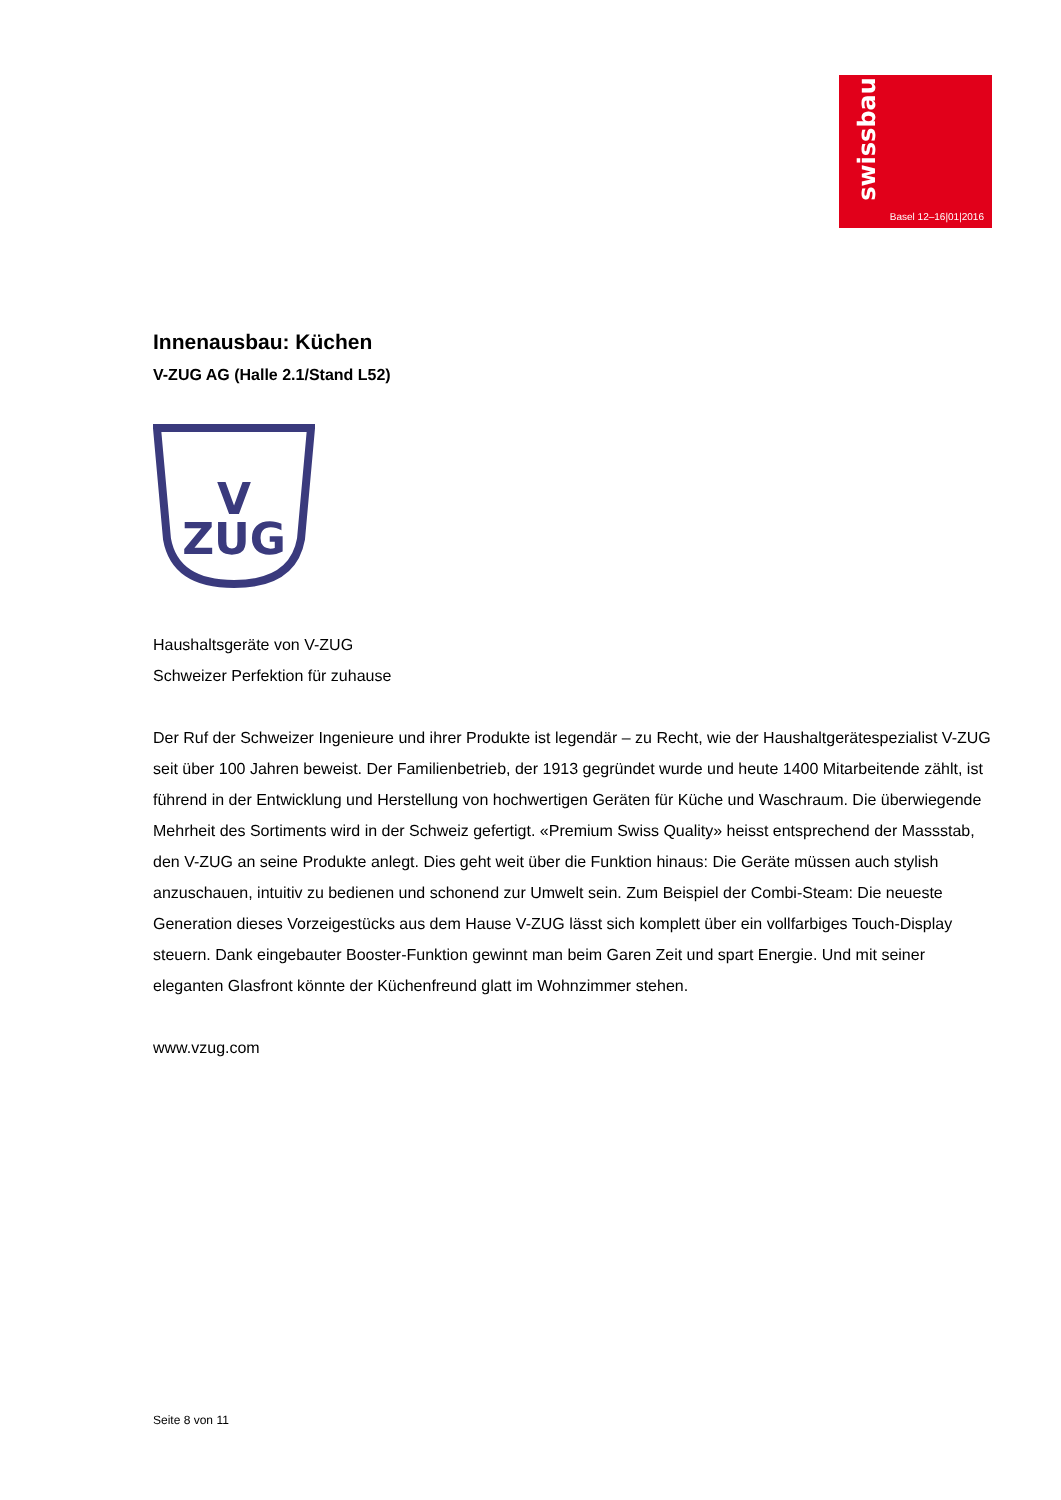swissbau
Basel 12–16|01|2016
Innenausbau: Küchen
V-ZUG AG (Halle 2.1/Stand L52)
V
ZUG
Haushaltsgeräte von V-ZUG
Schweizer Perfektion für zuhause
Der Ruf der Schweizer Ingenieure und ihrer Produkte ist legendär – zu Recht, wie der Haushaltgerätespezialist V-ZUG seit über 100 Jahren beweist. Der Familienbetrieb, der 1913 gegründet wurde und heute 1400 Mitarbeitende zählt, ist führend in der Entwicklung und Herstellung von hochwertigen Geräten für Küche und Waschraum. Die überwiegende Mehrheit des Sortiments wird in der Schweiz gefertigt. «Premium Swiss Quality» heisst entsprechend der Massstab, den V-ZUG an seine Produkte anlegt. Dies geht weit über die Funktion hinaus: Die Geräte müssen auch stylish anzuschauen, intuitiv zu bedienen und schonend zur Umwelt sein. Zum Beispiel der Combi-Steam: Die neueste Generation dieses Vorzeigestücks aus dem Hause V-ZUG lässt sich komplett über ein vollfarbiges Touch-Display steuern. Dank eingebauter Booster-Funktion gewinnt man beim Garen Zeit und spart Energie. Und mit seiner eleganten Glasfront könnte der Küchenfreund glatt im Wohnzimmer stehen.
www.vzug.com
Seite 8 von 11